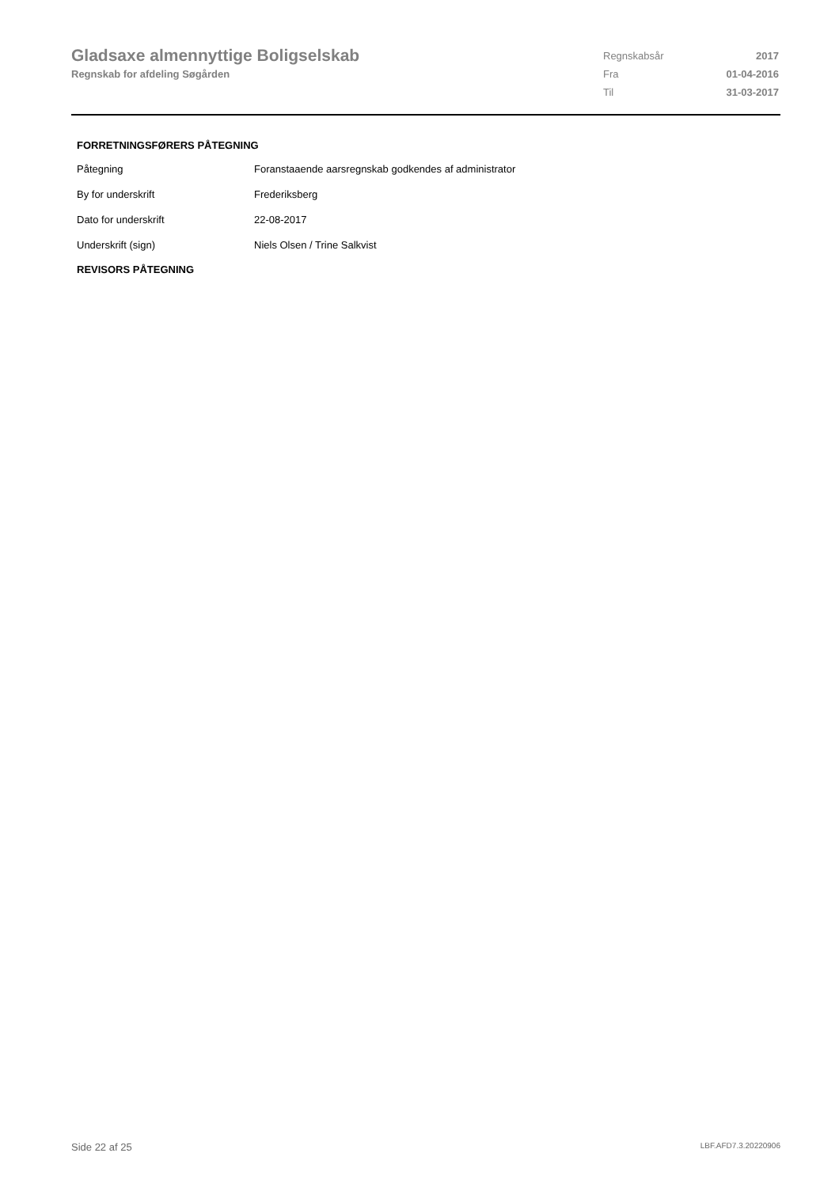Gladsaxe almennyttige Boligselskab
Regnskab for afdeling Søgården
| Regnskabsår | 2017 |
| Fra | 01-04-2016 |
| Til | 31-03-2017 |
FORRETNINGSFØRERS PÅTEGNING
| Påtegning | Foranstaaende aarsregnskab godkendes af administrator |
| By for underskrift | Frederiksberg |
| Dato for underskrift | 22-08-2017 |
| Underskrift (sign) | Niels Olsen / Trine Salkvist |
REVISORS PÅTEGNING
Side 22 af 25 LBF.AFD7.3.20220906